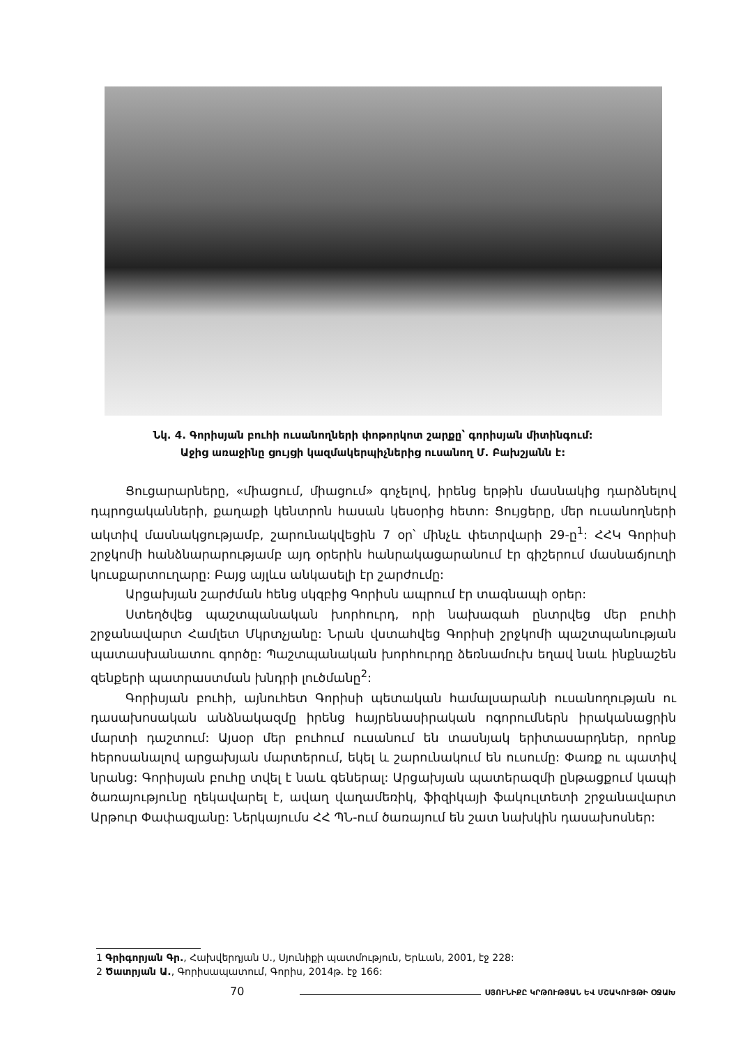Նկ. 4. Գորիսյան բուհի ուսանողների փոթորկոտ շարքը՝ գորիսյան միտինգում:
Աջից առաջինը ցույցի կազմակերպիչներից ուսանող Մ. Բախշյանն է:
Ցուցարարները, «միացում, միացում» գոչելով, իրենց երթին մասնակից դարձնելով դպրոցականների, քաղաքի կենտրոն հասան կեսօրից հետո: Ցույցերը, մեր ուսանողների ակտիվ մասնակցությամբ, շարունակվեցին 7 օր՝ մինչև փետրվարի 29-ը<sup>1</sup>: ՀՀԿ Գորիսի շրջկոմի հանձնարարությամբ այդ օրերին հանրակացարանում էր գիշերում մասնաճյուղի կուսքարտուղարը: Բայց այլևս անկասելի էր շարժումը:
Արցախյան շարժման հենց սկզբից Գորիսն ապրում էր տագնապի օրեր:
Ստեղծվեց պաշտպանական խորհուրդ, որի նախագահ ընտրվեց մեր բուհի շրջանավարտ Համլետ Մկրտչյանը: Նրան վստահվեց Գորիսի շրջկոմի պաշտպանության պատասխանատու գործը: Պաշտպանական խորհուրդը ձեռնամուխ եղավ նաև ինքնաշեն զենքերի պատրաստման խնդրի լուծմանը<sup>2</sup>:
Գորիսյան բուհի, այնուհետ Գորիսի պետական համալսարանի ուսանողության ու դասախոսական անձնակազմը իրենց հայրենասիրական ոգորումներն իրականացրին մարտի դաշտում: Այսօր մեր բուհում ուսանում են տասնյակ երիտասարդներ, որոնք հերոսանալով արցախյան մարտերում, եկել և շարունակում են ուսումը: Փառք ու պատիվ նրանց: Գորիսյան բուհը տվել է նաև գեներալ: Արցախյան պատերազմի ընթացքում կապի ծառայությունը ղեկավարել է, ավաղ վաղամեռիկ, ֆիզիկայի ֆակուլտետի շրջանավարտ Արթուր Փափազյանը: Ներկայումս ՀՀ ՊՆ-ում ծառայում են շատ նախկին դասախոսներ:
1 Գրիգորյան Գր., Հախվերդյան Ս., Սյունիքի պատմություն, Երևան, 2001, էջ 228:
2 Ծատրյան Ա., Գորիսապատում, Գորիս, 2014թ. էջ 166:
70 ՍՅՈՒՆԻՔԸ ԿՐԹՈՒԹՅԱՆ ԵՎ ՄՇԱԿՈՒՅԹԻ ՕՋԱԽ